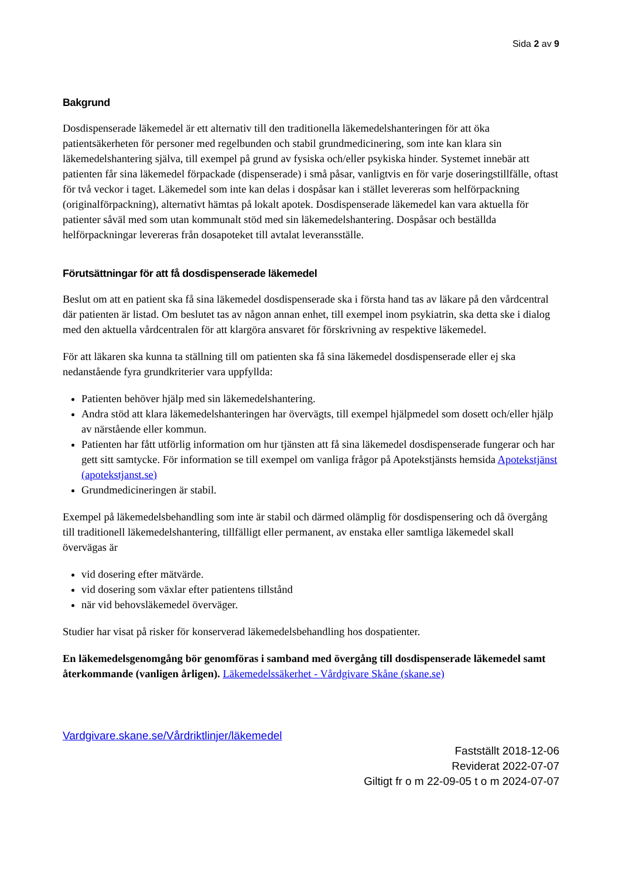Sida 2 av 9
Bakgrund
Dosdispenserade läkemedel är ett alternativ till den traditionella läkemedelshanteringen för att öka patientsäkerheten för personer med regelbunden och stabil grundmedicinering, som inte kan klara sin läkemedelshantering själva, till exempel på grund av fysiska och/eller psykiska hinder. Systemet innebär att patienten får sina läkemedel förpackade (dispenserade) i små påsar, vanligtvis en för varje doseringstillfälle, oftast för två veckor i taget. Läkemedel som inte kan delas i dospåsar kan i stället levereras som helförpackning (originalförpackning), alternativt hämtas på lokalt apotek. Dosdispenserade läkemedel kan vara aktuella för patienter såväl med som utan kommunalt stöd med sin läkemedelshantering. Dospåsar och beställda helförpackningar levereras från dosapoteket till avtalat leveransställe.
Förutsättningar för att få dosdispenserade läkemedel
Beslut om att en patient ska få sina läkemedel dosdispenserade ska i första hand tas av läkare på den vårdcentral där patienten är listad. Om beslutet tas av någon annan enhet, till exempel inom psykiatrin, ska detta ske i dialog med den aktuella vårdcentralen för att klargöra ansvaret för förskrivning av respektive läkemedel.
För att läkaren ska kunna ta ställning till om patienten ska få sina läkemedel dosdispenserade eller ej ska nedanstående fyra grundkriterier vara uppfyllda:
Patienten behöver hjälp med sin läkemedelshantering.
Andra stöd att klara läkemedelshanteringen har övervägts, till exempel hjälpmedel som dosett och/eller hjälp av närstående eller kommun.
Patienten har fått utförlig information om hur tjänsten att få sina läkemedel dosdispenserade fungerar och har gett sitt samtycke. För information se till exempel om vanliga frågor på Apotekstjänsts hemsida Apotekstjänst (apotekstjanst.se)
Grundmedicineringen är stabil.
Exempel på läkemedelsbehandling som inte är stabil och därmed olämplig för dosdispensering och då övergång till traditionell läkemedelshantering, tillfälligt eller permanent, av enstaka eller samtliga läkemedel skall övervägas är
vid dosering efter mätvärde.
vid dosering som växlar efter patientens tillstånd
när vid behovsläkemedel överväger.
Studier har visat på risker för konserverad läkemedelsbehandling hos dospatienter.
En läkemedelsgenomgång bör genomföras i samband med övergång till dosdispenserade läkemedel samt återkommande (vanligen årligen). Läkemedelssäkerhet - Vårdgivare Skåne (skane.se)
Vardgivare.skane.se/Vårdriktlinjer/läkemedel
Fastställt 2018-12-06
Reviderat 2022-07-07
Giltigt fr o m 22-09-05 t o m 2024-07-07